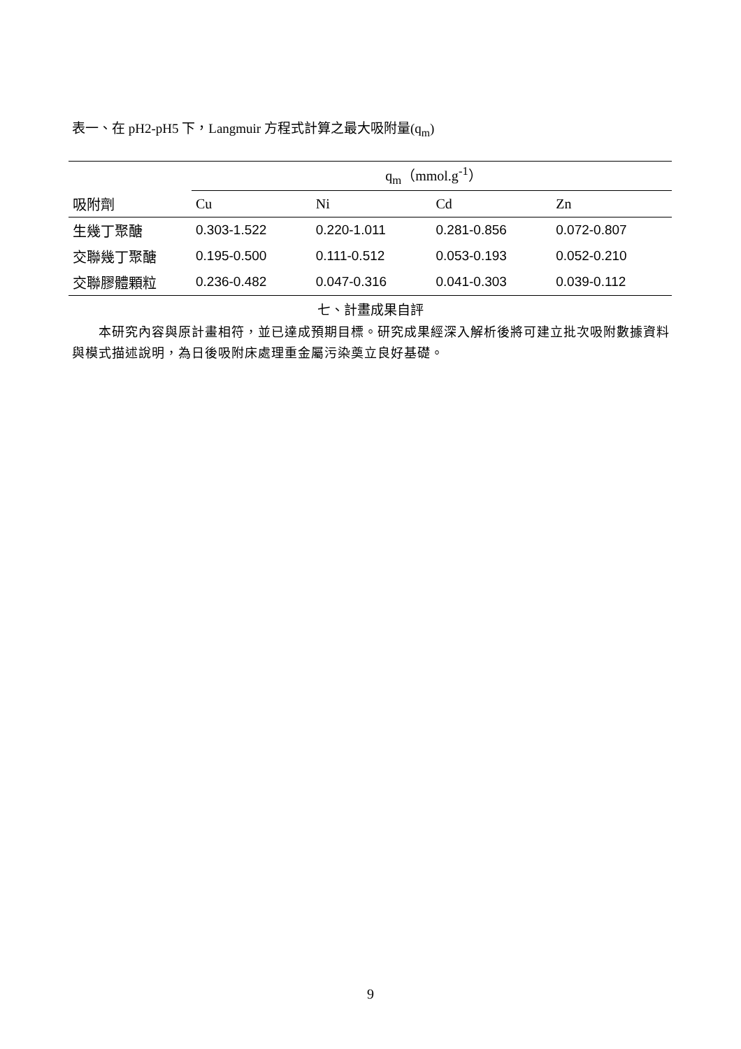表一、在 pH2-pH5 下，Langmuir 方程式計算之最大吸附量(q<sub>m</sub>)
| | q<sub>m</sub>（mmol.g<sup>-1</sup>） | | | |
| 吸附劑 | Cu | Ni | Cd | Zn |
| 生幾丁聚醣 | 0.303-1.522 | 0.220-1.011 | 0.281-0.856 | 0.072-0.807 |
| 交聯幾丁聚醣 | 0.195-0.500 | 0.111-0.512 | 0.053-0.193 | 0.052-0.210 |
| 交聯膠體顆粒 | 0.236-0.482 | 0.047-0.316 | 0.041-0.303 | 0.039-0.112 |
七、計畫成果自評
  本研究內容與原計畫相符，並已達成預期目標。研究成果經深入解析後將可建立批次吸附數據資料與模式描述說明，為日後吸附床處理重金屬污染奠立良好基礎。
9